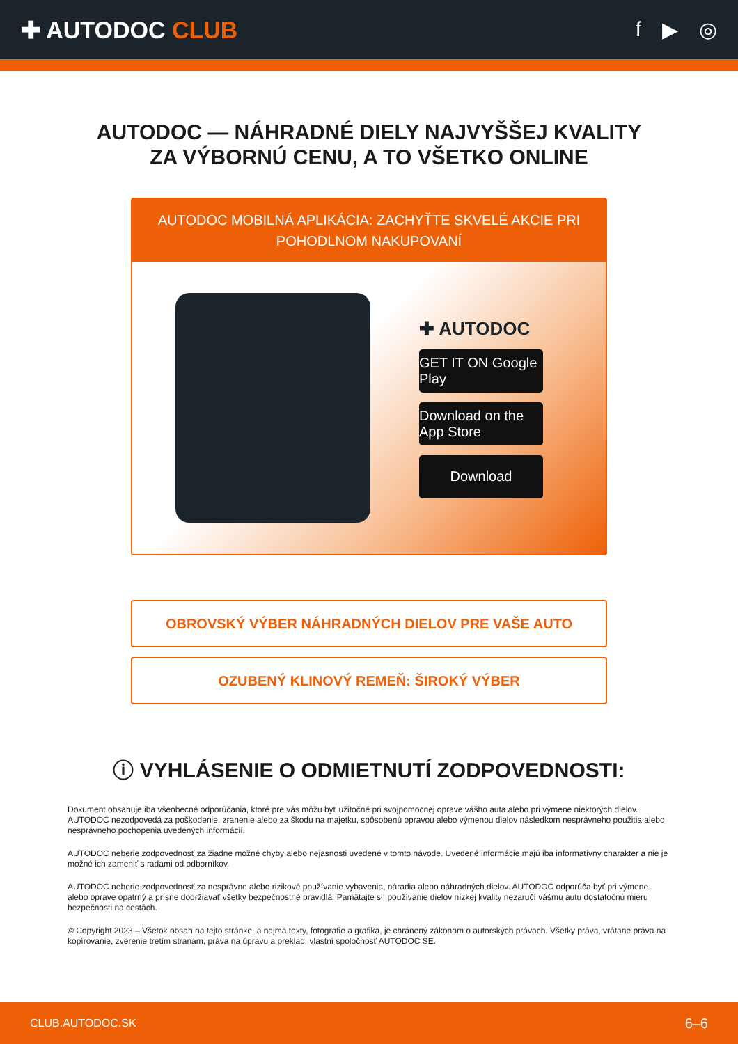✚ AUTODOC CLUB f ▶ ◎
AUTODOC — NÁHRADNÉ DIELY NAJVYŠŠEJ KVALITY
ZA VÝBORNÚ CENU, A TO VŠETKO ONLINE
AUTODOC MOBILNÁ APLIKÁCIA: ZACHYŤTE SKVELÉ AKCIE PRI POHODLNOM NAKUPOVANÍ
✚ AUTODOC
GET IT ON Google Play
Download on the App Store
Download
OBROVSKÝ VÝBER NÁHRADNÝCH DIELOV PRE VAŠE AUTO
OZUBENÝ KLINOVÝ REMEŇ: ŠIROKÝ VÝBER
ⓘ VYHLÁSENIE O ODMIETNUTÍ ZODPOVEDNOSTI:
Dokument obsahuje iba všeobecné odporúčania, ktoré pre vás môžu byť užitočné pri svojpomocnej oprave vášho auta alebo pri výmene niektorých dielov. AUTODOC nezodpovedá za poškodenie, zranenie alebo za škodu na majetku, spôsobenú opravou alebo výmenou dielov následkom nesprávneho použitia alebo nesprávneho pochopenia uvedených informácií.
AUTODOC neberie zodpovednosť za žiadne možné chyby alebo nejasnosti uvedené v tomto návode. Uvedené informácie majú iba informatívny charakter a nie je možné ich zameniť s radami od odborníkov.
AUTODOC neberie zodpovednosť za nesprávne alebo rizikové používanie vybavenia, náradia alebo náhradných dielov. AUTODOC odporúča byť pri výmene alebo oprave opatrný a prísne dodržiavať všetky bezpečnostné pravidlá. Pamätajte si: používanie dielov nízkej kvality nezaručí vášmu autu dostatočnú mieru bezpečnosti na cestách.
© Copyright 2023 – Všetok obsah na tejto stránke, a najmä texty, fotografie a grafika, je chránený zákonom o autorských právach. Všetky práva, vrátane práva na kopírovanie, zverenie tretím stranám, práva na úpravu a preklad, vlastní spoločnosť AUTODOC SE.
CLUB.AUTODOC.SK 6–6